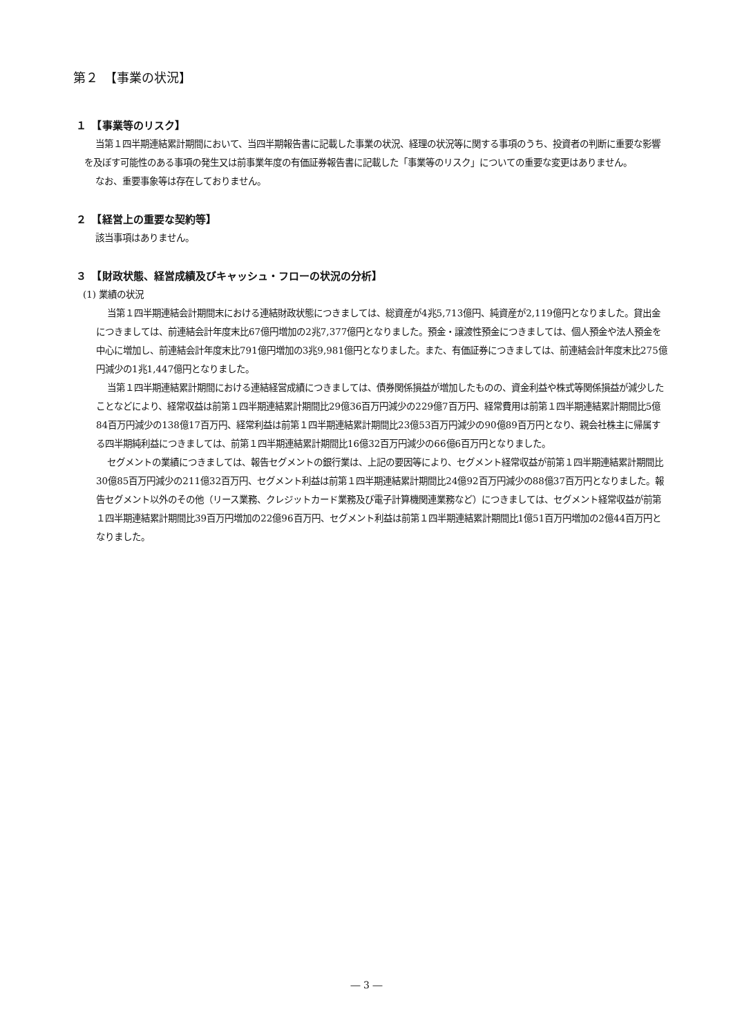第２　【事業の状況】
１　【事業等のリスク】
当第１四半期連結累計期間において、当四半期報告書に記載した事業の状況、経理の状況等に関する事項のうち、投資者の判断に重要な影響を及ぼす可能性のある事項の発生又は前事業年度の有価証券報告書に記載した「事業等のリスク」についての重要な変更はありません。
なお、重要事象等は存在しておりません。
２　【経営上の重要な契約等】
該当事項はありません。
３　【財政状態、経営成績及びキャッシュ・フローの状況の分析】
(1) 業績の状況
当第１四半期連結会計期間末における連結財政状態につきましては、総資産が4兆5,713億円、純資産が2,119億円となりました。貸出金につきましては、前連結会計年度末比67億円増加の2兆7,377億円となりました。預金・譲渡性預金につきましては、個人預金や法人預金を中心に増加し、前連結会計年度末比791億円増加の3兆9,981億円となりました。また、有価証券につきましては、前連結会計年度末比275億円減少の1兆1,447億円となりました。
当第１四半期連結累計期間における連結経営成績につきましては、債券関係損益が増加したものの、資金利益や株式等関係損益が減少したことなどにより、経常収益は前第１四半期連結累計期間比29億36百万円減少の229億7百万円、経常費用は前第１四半期連結累計期間比5億84百万円減少の138億17百万円、経常利益は前第１四半期連結累計期間比23億53百万円減少の90億89百万円となり、親会社株主に帰属する四半期純利益につきましては、前第１四半期連結累計期間比16億32百万円減少の66億6百万円となりました。
セグメントの業績につきましては、報告セグメントの銀行業は、上記の要因等により、セグメント経常収益が前第１四半期連結累計期間比30億85百万円減少の211億32百万円、セグメント利益は前第１四半期連結累計期間比24億92百万円減少の88億37百万円となりました。報告セグメント以外のその他（リース業務、クレジットカード業務及び電子計算機関連業務など）につきましては、セグメント経常収益が前第１四半期連結累計期間比39百万円増加の22億96百万円、セグメント利益は前第１四半期連結累計期間比1億51百万円増加の2億44百万円となりました。
― 3 ―